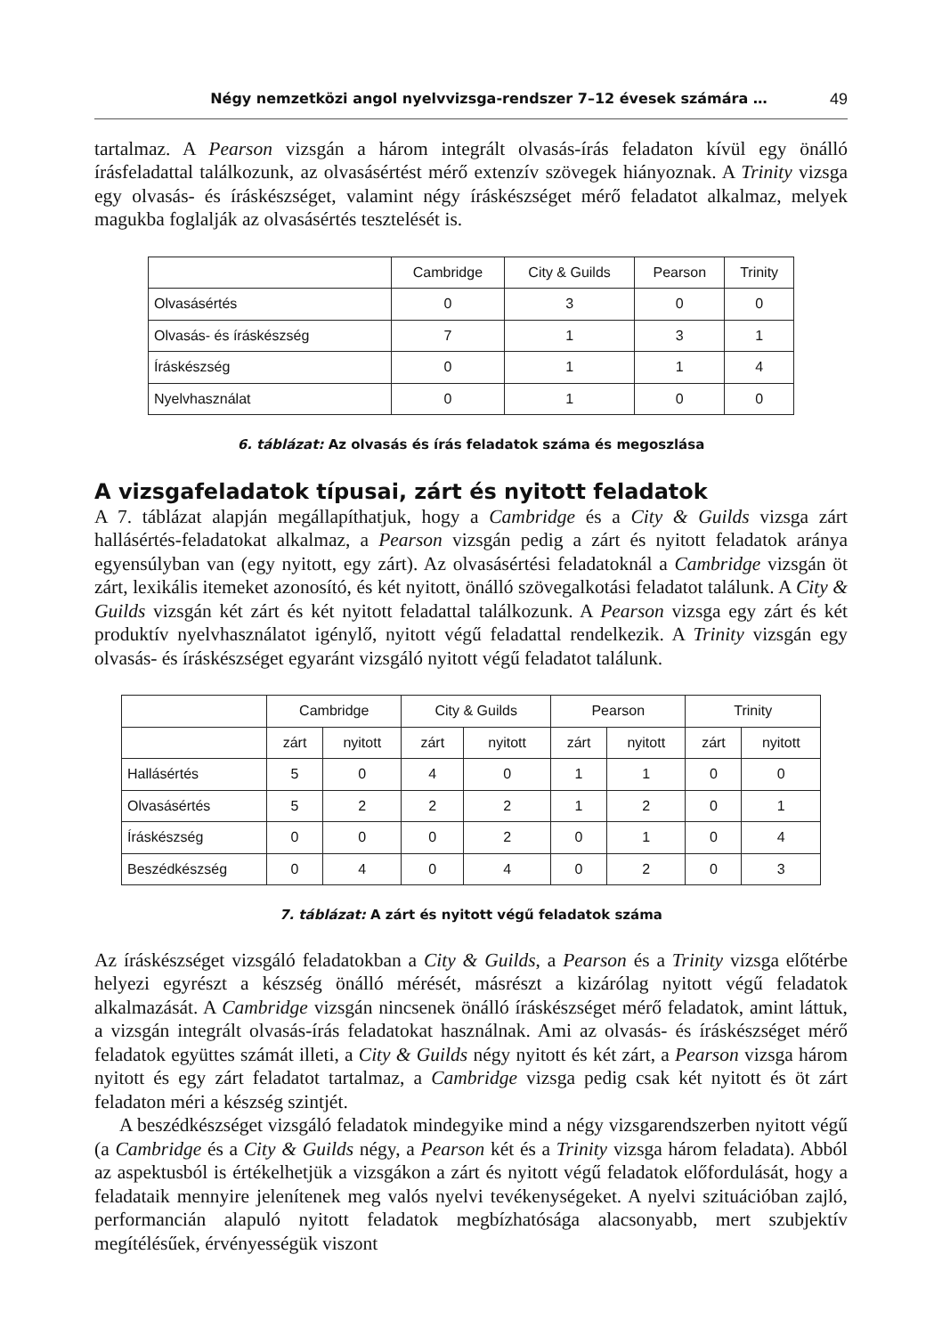Négy nemzetközi angol nyelvvizsga-rendszer 7–12 évesek számára … 49
tartalmaz. A Pearson vizsgán a három integrált olvasás-írás feladaton kívül egy önálló írásfeladattal találkozunk, az olvasásértést mérő extenzív szövegek hiányoznak. A Trinity vizsga egy olvasás- és íráskészséget, valamint négy íráskészséget mérő feladatot alkalmaz, melyek magukba foglalják az olvasásértés tesztelését is.
| | Cambridge | City & Guilds | Pearson | Trinity |
| --- | --- | --- | --- | --- |
| Olvasásértés | 0 | 3 | 0 | 0 |
| Olvasás- és íráskészség | 7 | 1 | 3 | 1 |
| Íráskészség | 0 | 1 | 1 | 4 |
| Nyelvhasználat | 0 | 1 | 0 | 0 |
6. táblázat: Az olvasás és írás feladatok száma és megoszlása
A vizsgafeladatok típusai, zárt és nyitott feladatok
A 7. táblázat alapján megállapíthatjuk, hogy a Cambridge és a City & Guilds vizsga zárt hallásértés-feladatokat alkalmaz, a Pearson vizsgán pedig a zárt és nyitott feladatok aránya egyensúlyban van (egy nyitott, egy zárt). Az olvasásértési feladatoknál a Cambridge vizsgán öt zárt, lexikális itemeket azonosító, és két nyitott, önálló szövegalkotási feladatot találunk. A City & Guilds vizsgán két zárt és két nyitott feladattal találkozunk. A Pearson vizsga egy zárt és két produktív nyelvhasználatot igénylő, nyitott végű feladattal rendelkezik. A Trinity vizsgán egy olvasás- és íráskészséget egyaránt vizsgáló nyitott végű feladatot találunk.
| | Cambridge | | City & Guilds | | Pearson | | Trinity | |
| --- | --- | --- | --- | --- | --- | --- | --- | --- |
| | zárt | nyitott | zárt | nyitott | zárt | nyitott | zárt | nyitott |
| Hallásértés | 5 | 0 | 4 | 0 | 1 | 1 | 0 | 0 |
| Olvasásértés | 5 | 2 | 2 | 2 | 1 | 2 | 0 | 1 |
| Íráskészség | 0 | 0 | 0 | 2 | 0 | 1 | 0 | 4 |
| Beszédkészség | 0 | 4 | 0 | 4 | 0 | 2 | 0 | 3 |
7. táblázat: A zárt és nyitott végű feladatok száma
Az íráskészséget vizsgáló feladatokban a City & Guilds, a Pearson és a Trinity vizsga előtérbe helyezi egyrészt a készség önálló mérését, másrészt a kizárólag nyitott végű feladatok alkalmazását. A Cambridge vizsgán nincsenek önálló íráskészséget mérő feladatok, amint láttuk, a vizsgán integrált olvasás-írás feladatokat használnak. Ami az olvasás- és íráskészséget mérő feladatok együttes számát illeti, a City & Guilds négy nyitott és két zárt, a Pearson vizsga három nyitott és egy zárt feladatot tartalmaz, a Cambridge vizsga pedig csak két nyitott és öt zárt feladaton méri a készség szintjét.
A beszédkészséget vizsgáló feladatok mindegyike mind a négy vizsgarendszerben nyitott végű (a Cambridge és a City & Guilds négy, a Pearson két és a Trinity vizsga három feladata). Abból az aspektusból is értékelhetjük a vizsgákon a zárt és nyitott végű feladatok előfordulását, hogy a feladataik mennyire jelenítenek meg valós nyelvi tevékenységeket. A nyelvi szituációban zajló, performancián alapuló nyitott feladatok megbízhatósága alacsonyabb, mert szubjektív megítélésűek, érvényességük viszont